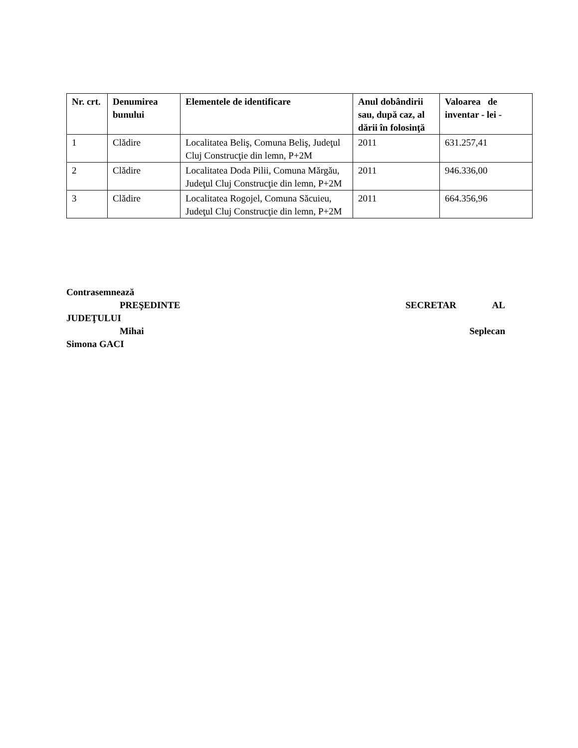| Nr. crt. | Denumirea bunului | Elementele de identificare | Anul dobândirii sau, după caz, al dării în folosinţă | Valoarea de inventar - lei - |
| --- | --- | --- | --- | --- |
| 1 | Clădire | Localitatea Beliş, Comuna Beliş, Judeţul Cluj Construcţie din lemn, P+2M | 2011 | 631.257,41 |
| 2 | Clădire | Localitatea Doda Pilii, Comuna Mărgău, Judeţul Cluj Construcţie din lemn, P+2M | 2011 | 946.336,00 |
| 3 | Clădire | Localitatea Rogojel, Comuna Săcuieu, Judeţul Cluj Construcţie din lemn, P+2M | 2011 | 664.356,96 |
Contrasemnează
PREŞEDINTE SECRETAR AL
JUDEŢULUI
Mihai Seplecan
Simona GACI